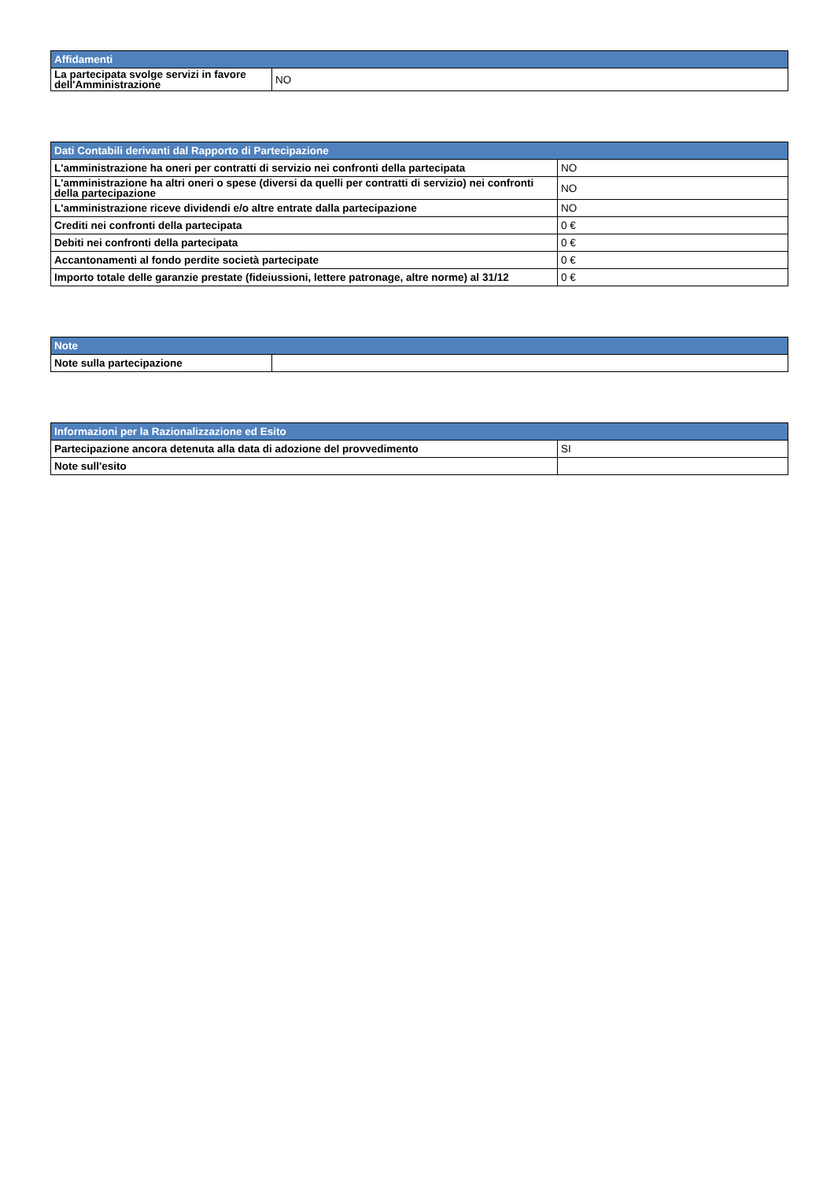| Affidamenti | |
| --- | --- |
| La partecipata svolge servizi in favore dell'Amministrazione | NO |
| Dati Contabili derivanti dal Rapporto di Partecipazione | |
| --- | --- |
| L'amministrazione ha oneri per contratti di servizio nei confronti della partecipata | NO |
| L'amministrazione ha altri oneri o spese (diversi da quelli per contratti di servizio) nei confronti della partecipazione | NO |
| L'amministrazione riceve dividendi e/o altre entrate dalla partecipazione | NO |
| Crediti nei confronti della partecipata | 0 € |
| Debiti nei confronti della partecipata | 0 € |
| Accantonamenti al fondo perdite società partecipate | 0 € |
| Importo totale delle garanzie prestate (fideiussioni, lettere patronage, altre norme) al 31/12 | 0 € |
| Note | |
| --- | --- |
| Note sulla partecipazione | |
| Informazioni per la Razionalizzazione ed Esito | |
| --- | --- |
| Partecipazione ancora detenuta alla data di adozione del provvedimento | SI |
| Note sull'esito | |